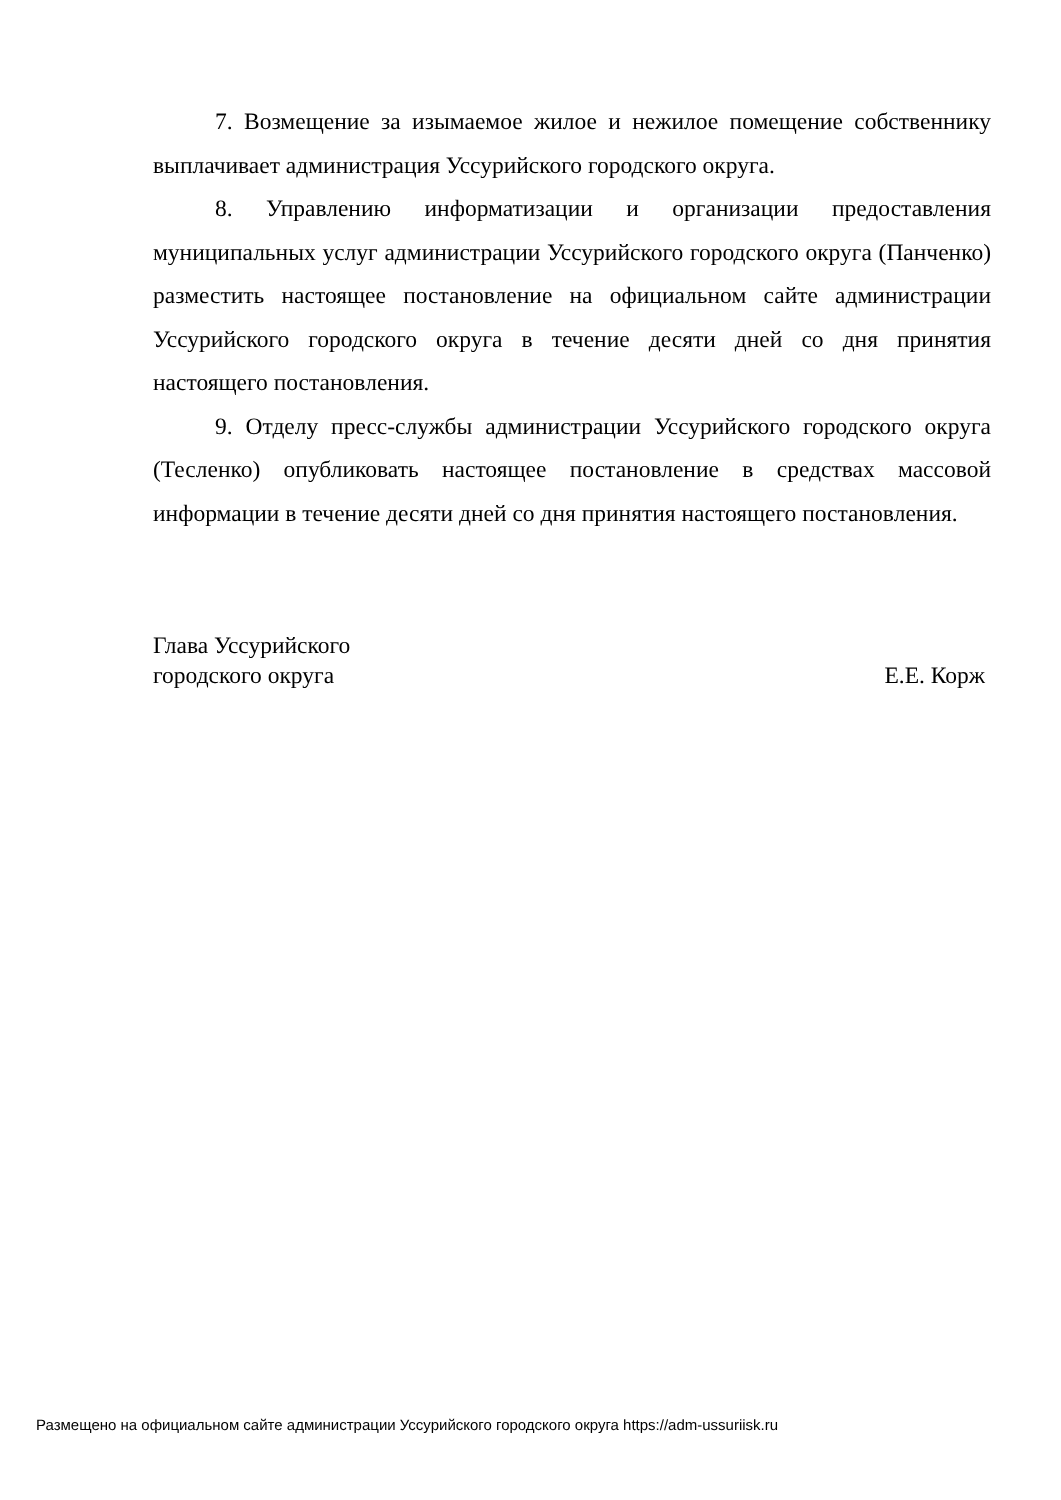7. Возмещение за изымаемое жилое и нежилое помещение собственнику выплачивает администрация Уссурийского городского округа.
8. Управлению информатизации и организации предоставления муниципальных услуг администрации Уссурийского городского округа (Панченко) разместить настоящее постановление на официальном сайте администрации Уссурийского городского округа в течение десяти дней со дня принятия настоящего постановления.
9. Отделу пресс-службы администрации Уссурийского городского округа (Тесленко) опубликовать настоящее постановление в средствах массовой информации в течение десяти дней со дня принятия настоящего постановления.
Глава Уссурийского
городского округа
Е.Е. Корж
Размещено на официальном сайте администрации Уссурийского городского округа https://adm-ussuriisk.ru